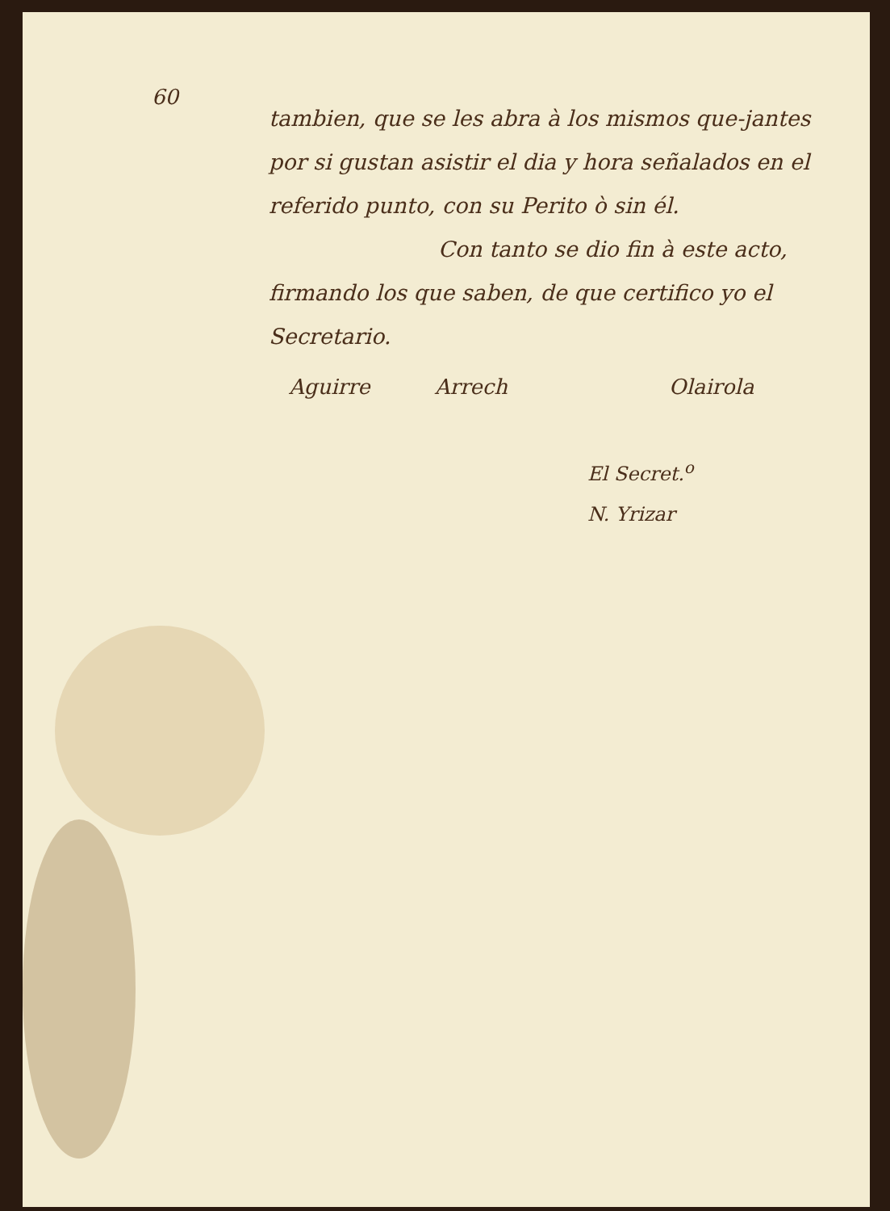60
tambien, que se les abra à los mismos que-jantes por si gustan asistir el dia y hora señalados en el referido punto, con su Perito ò sin él.
Con tanto se dio fin à este acto, firmando los que saben, de que certifico yo el Secretario.
Aguirre Arrech Olairola
El Secret.<sup>o</sup>
N. Yrizar